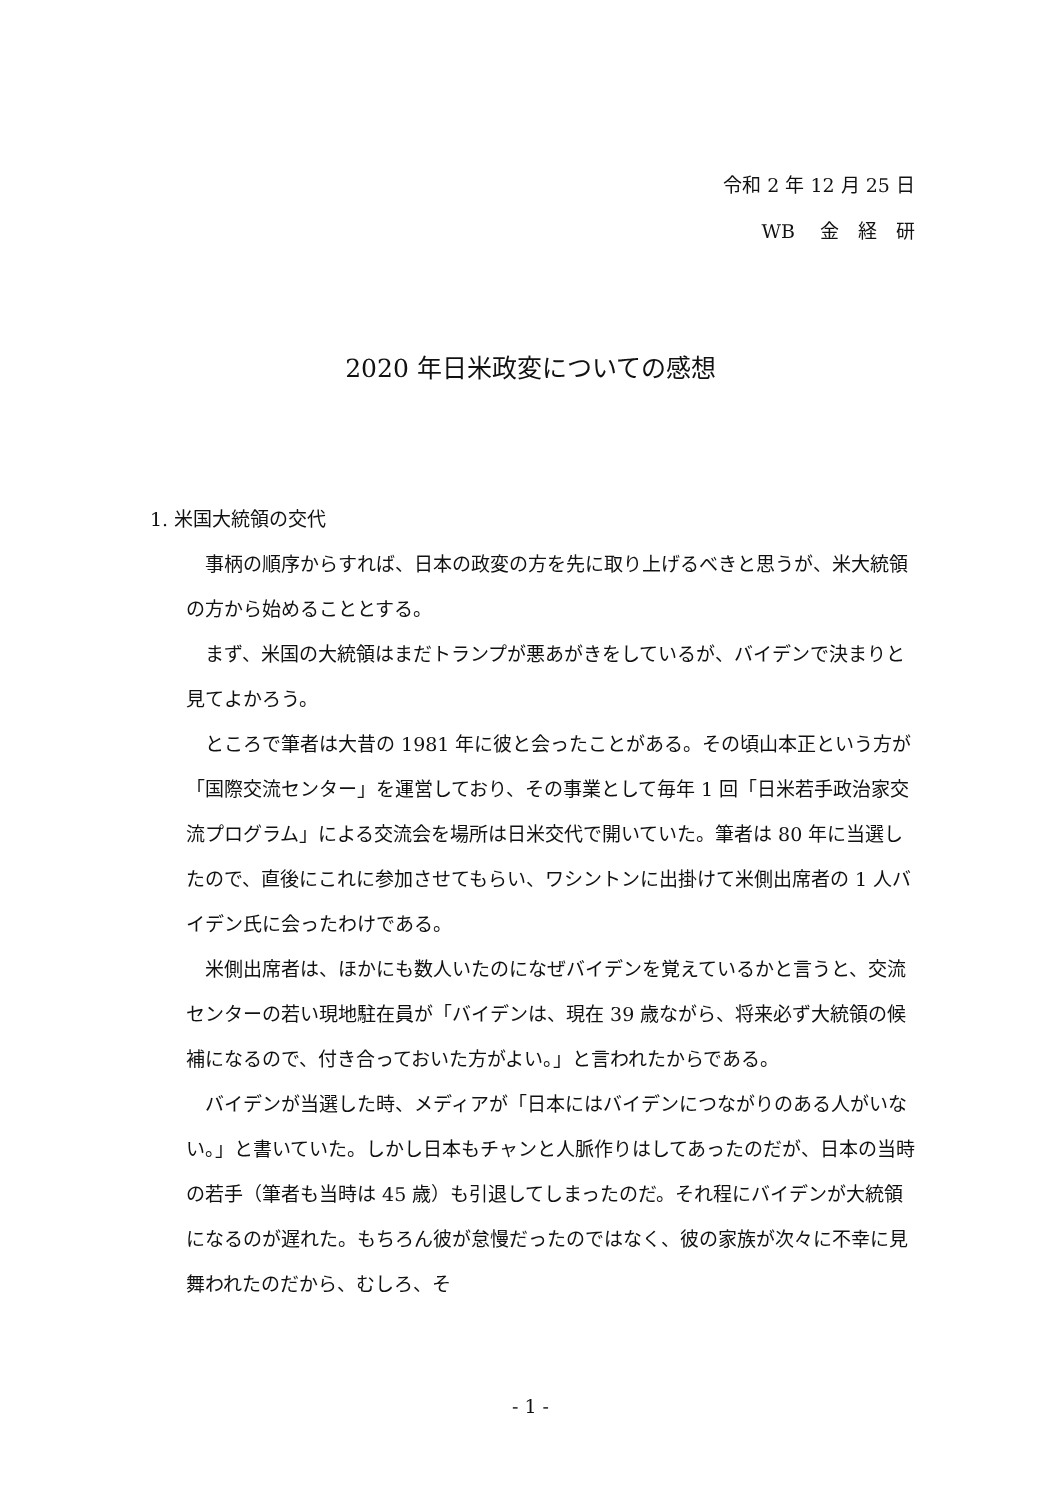令和 2 年 12 月 25 日
WB　 金　経　研
2020 年日米政変についての感想
1. 米国大統領の交代
事柄の順序からすれば、日本の政変の方を先に取り上げるべきと思うが、米大統領の方から始めることとする。
まず、米国の大統領はまだトランプが悪あがきをしているが、バイデンで決まりと見てよかろう。
ところで筆者は大昔の 1981 年に彼と会ったことがある。その頃山本正という方が「国際交流センター」を運営しており、その事業として毎年 1 回「日米若手政治家交流プログラム」による交流会を場所は日米交代で開いていた。筆者は 80 年に当選したので、直後にこれに参加させてもらい、ワシントンに出掛けて米側出席者の 1 人バイデン氏に会ったわけである。
米側出席者は、ほかにも数人いたのになぜバイデンを覚えているかと言うと、交流センターの若い現地駐在員が「バイデンは、現在 39 歳ながら、将来必ず大統領の候補になるので、付き合っておいた方がよい。」と言われたからである。
バイデンが当選した時、メディアが「日本にはバイデンにつながりのある人がいない。」と書いていた。しかし日本もチャンと人脈作りはしてあったのだが、日本の当時の若手（筆者も当時は 45 歳）も引退してしまったのだ。それ程にバイデンが大統領になるのが遅れた。もちろん彼が怠慢だったのではなく、彼の家族が次々に不幸に見舞われたのだから、むしろ、そ
- 1 -